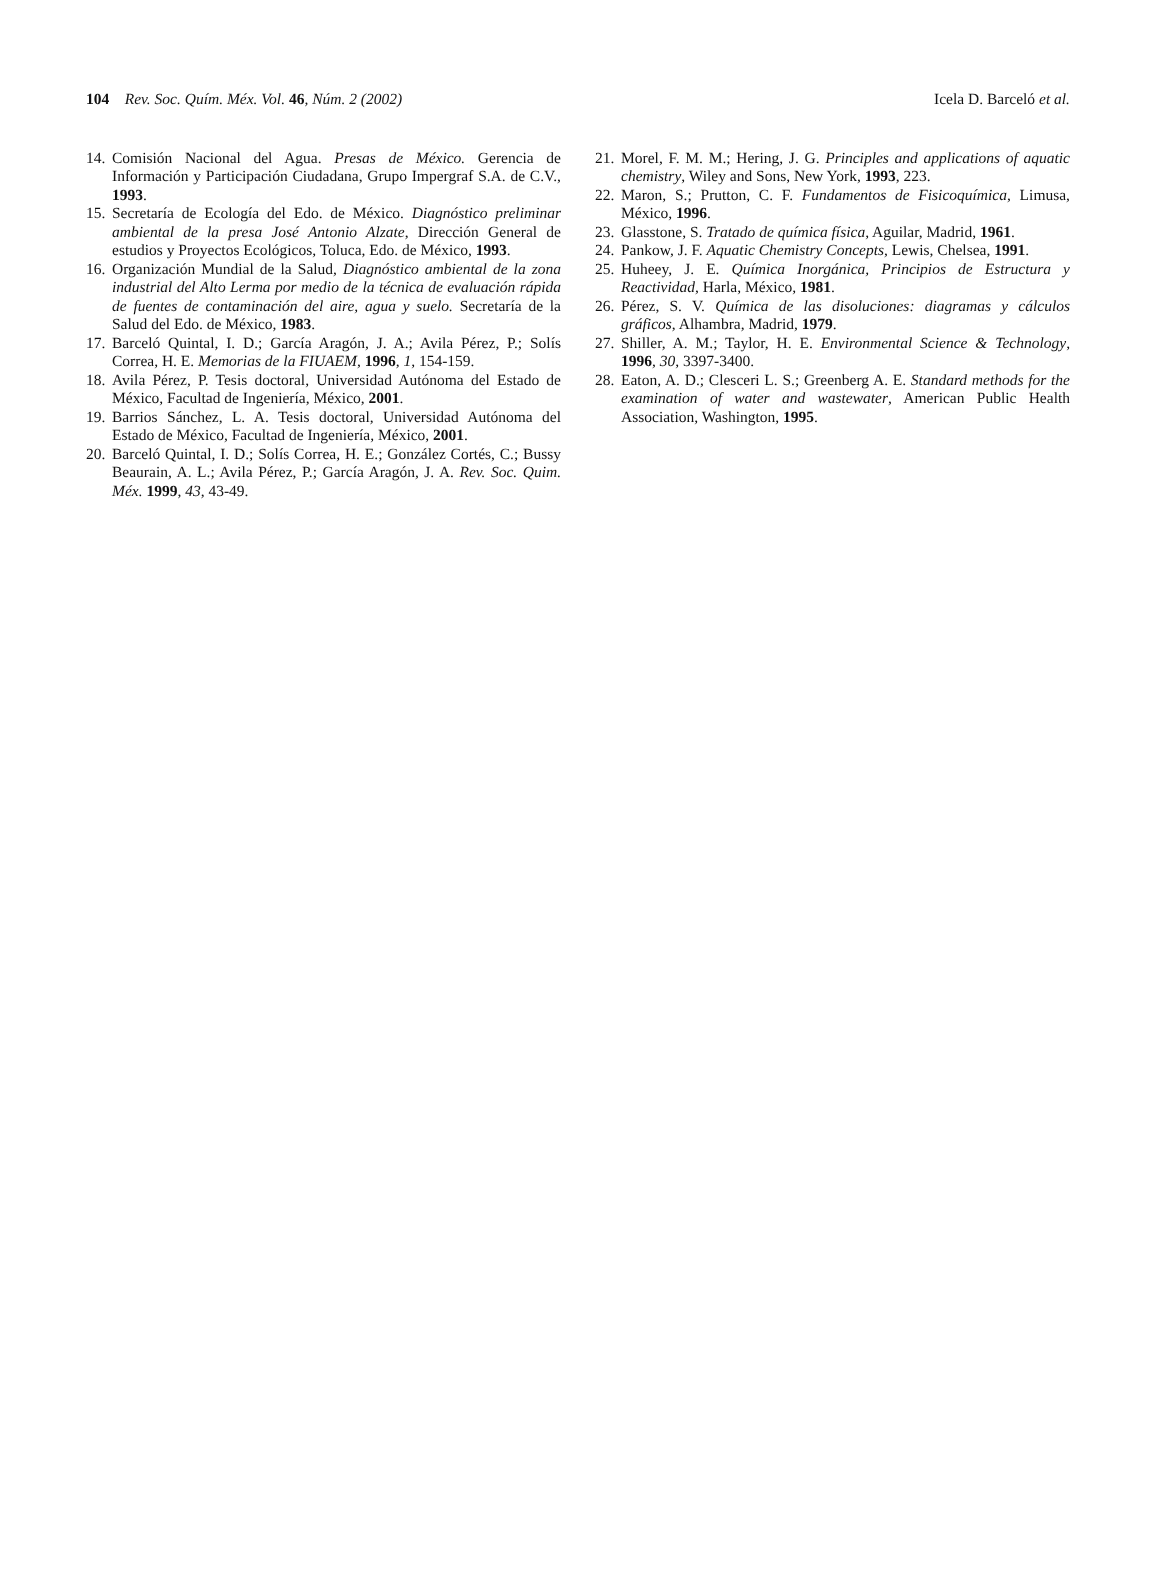104 Rev. Soc. Quím. Méx. Vol. 46, Núm. 2 (2002)
Icela D. Barceló et al.
14. Comisión Nacional del Agua. Presas de México. Gerencia de Información y Participación Ciudadana, Grupo Impergraf S.A. de C.V., 1993.
15. Secretaría de Ecología del Edo. de México. Diagnóstico preliminar ambiental de la presa José Antonio Alzate, Dirección General de estudios y Proyectos Ecológicos, Toluca, Edo. de México, 1993.
16. Organización Mundial de la Salud, Diagnóstico ambiental de la zona industrial del Alto Lerma por medio de la técnica de evaluación rápida de fuentes de contaminación del aire, agua y suelo. Secretaría de la Salud del Edo. de México, 1983.
17. Barceló Quintal, I. D.; García Aragón, J. A.; Avila Pérez, P.; Solís Correa, H. E. Memorias de la FIUAEM, 1996, 1, 154-159.
18. Avila Pérez, P. Tesis doctoral, Universidad Autónoma del Estado de México, Facultad de Ingeniería, México, 2001.
19. Barrios Sánchez, L. A. Tesis doctoral, Universidad Autónoma del Estado de México, Facultad de Ingeniería, México, 2001.
20. Barceló Quintal, I. D.; Solís Correa, H. E.; González Cortés, C.; Bussy Beaurain, A. L.; Avila Pérez, P.; García Aragón, J. A. Rev. Soc. Quim. Méx. 1999, 43, 43-49.
21. Morel, F. M. M.; Hering, J. G. Principles and applications of aquatic chemistry, Wiley and Sons, New York, 1993, 223.
22. Maron, S.; Prutton, C. F. Fundamentos de Fisicoquímica, Limusa, México, 1996.
23. Glasstone, S. Tratado de química física, Aguilar, Madrid, 1961.
24. Pankow, J. F. Aquatic Chemistry Concepts, Lewis, Chelsea, 1991.
25. Huheey, J. E. Química Inorgánica, Principios de Estructura y Reactividad, Harla, México, 1981.
26. Pérez, S. V. Química de las disoluciones: diagramas y cálculos gráficos, Alhambra, Madrid, 1979.
27. Shiller, A. M.; Taylor, H. E. Environmental Science & Technology, 1996, 30, 3397-3400.
28. Eaton, A. D.; Clesceri L. S.; Greenberg A. E. Standard methods for the examination of water and wastewater, American Public Health Association, Washington, 1995.